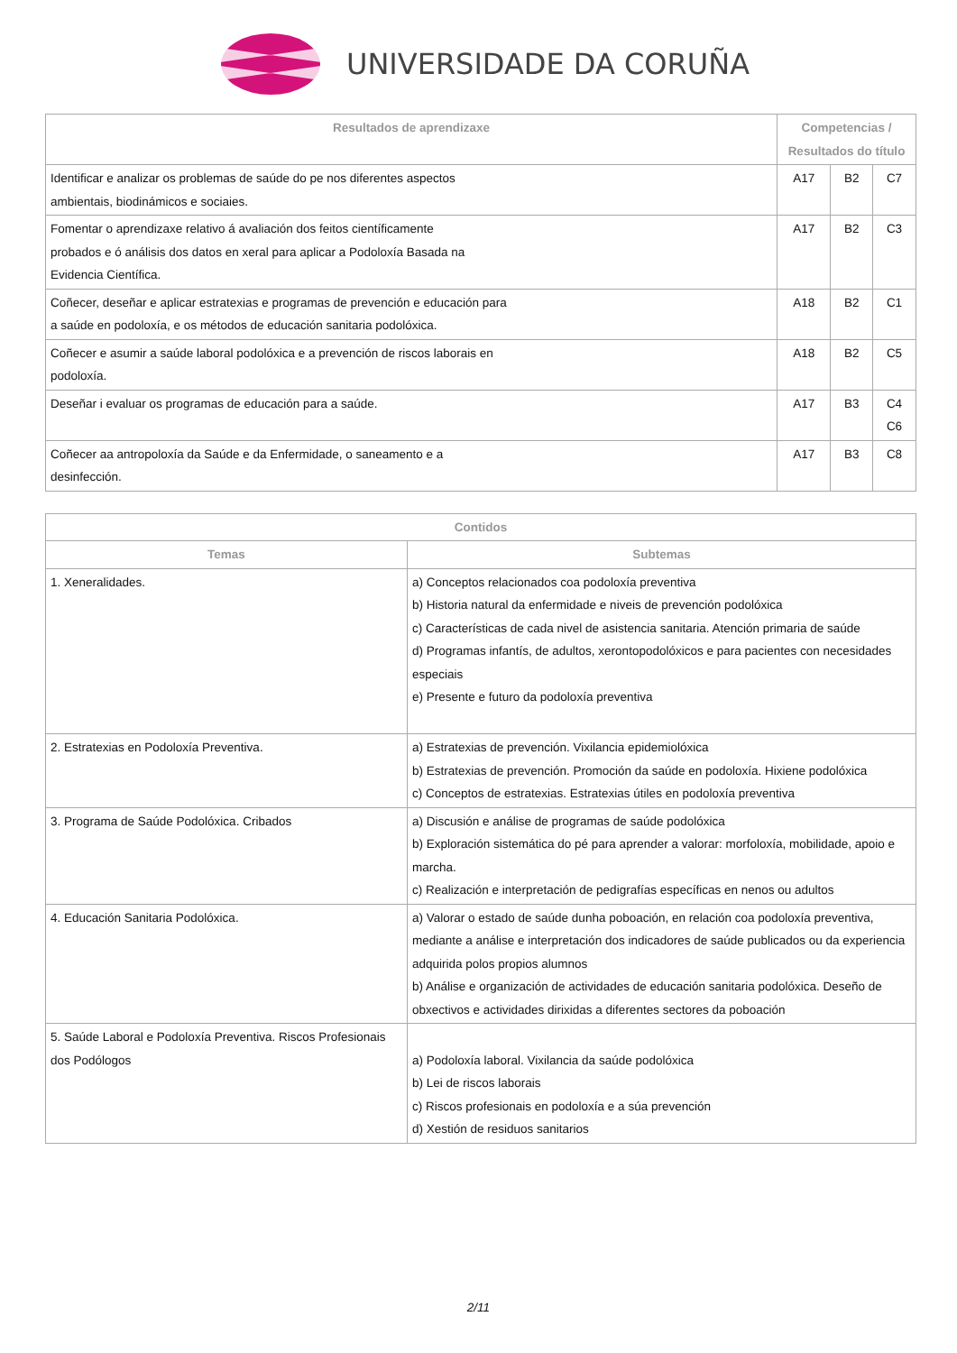UNIVERSIDADE DA CORUÑA
| Resultados de aprendizaxe | Competencias / Resultados do título | | |
| --- | --- | --- | --- |
| Identificar e analizar os problemas de saúde do pe nos diferentes aspectos ambientais, biodinámicos e sociaies. | A17 | B2 | C7 |
| Fomentar o aprendizaxe relativo á avaliación dos feitos científicamente probados e ó análisis dos datos en xeral para aplicar a Podoloxía Basada na Evidencia Científica. | A17 | B2 | C3 |
| Coñecer, deseñar e aplicar estratexias e programas de prevención e educación para a saúde en podoloxía, e os métodos de educación sanitaria podolóxica. | A18 | B2 | C1 |
| Coñecer e asumir a saúde laboral podolóxica e a prevención de riscos laborais en podoloxía. | A18 | B2 | C5 |
| Deseñar i evaluar os programas de educación para a saúde. | A17 | B3 | C4 C6 |
| Coñecer aa antropoloxía da Saúde e da Enfermidade, o saneamento e a desinfección. | A17 | B3 | C8 |
| Contidos | |
| --- | --- |
| Temas | Subtemas |
| 1. Xeneralidades. | a) Conceptos relacionados coa podoloxía preventiva b) Historia natural da enfermidade e niveis de prevención podolóxica c) Características de cada nivel de asistencia sanitaria. Atención primaria de saúde d) Programas infantís, de adultos, xerontopodolóxicos e para pacientes con necesidades especiais e) Presente e futuro da podoloxía preventiva |
| 2. Estratexias en Podoloxía Preventiva. | a) Estratexias de prevención. Vixilancia epidemiolóxica b) Estratexias de prevención. Promoción da saúde en podoloxía. Hixiene podolóxica c) Conceptos de estratexias. Estratexias útiles en podoloxía preventiva |
| 3. Programa de Saúde Podolóxica. Cribados | a) Discusión e análise de programas de saúde podolóxica b) Exploración sistemática do pé para aprender a valorar: morfoloxía, mobilidade, apoio e marcha. c) Realización e interpretación de pedigrafías específicas en nenos ou adultos |
| 4. Educación Sanitaria Podolóxica. | a) Valorar o estado de saúde dunha poboación, en relación coa podoloxía preventiva, mediante a análise e interpretación dos indicadores de saúde publicados ou da experiencia adquirida polos propios alumnos b) Análise e organización de actividades de educación sanitaria podolóxica. Deseño de obxectivos e actividades dirixidas a diferentes sectores da poboación |
| 5. Saúde Laboral e Podoloxía Preventiva. Riscos Profesionais dos Podólogos | a) Podoloxía laboral. Vixilancia da saúde podolóxica b) Lei de riscos laborais c) Riscos profesionais en podoloxía e a súa prevención d) Xestión de residuos sanitarios |
2/11